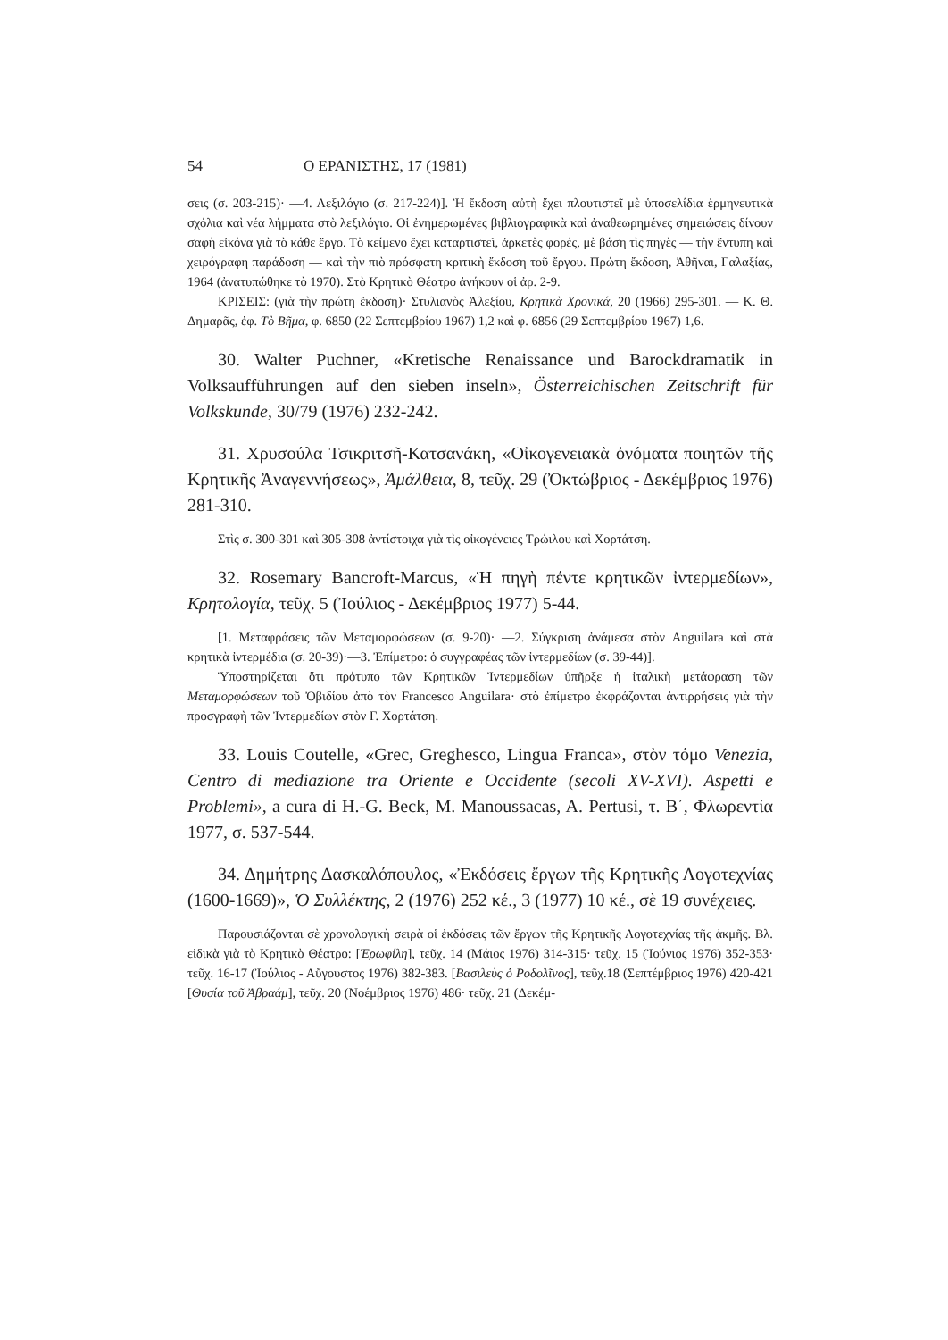54 Ο ΕΡΑΝΙΣΤΗΣ, 17 (1981)
σεις (σ. 203-215)· —4. Λεξιλόγιο (σ. 217-224)]. Ἡ ἔκδοση αὐτὴ ἔχει πλουτιστεῖ μὲ ὑποσελίδια ἑρμηνευτικὰ σχόλια καὶ νέα λήμματα στὸ λεξιλόγιο. Οἱ ἐνημερωμένες βιβλιογραφικὰ καὶ ἀναθεωρημένες σημειώσεις δίνουν σαφὴ εἰκόνα γιὰ τὸ κάθε ἔργο. Τὸ κείμενο ἔχει καταρτιστεῖ, ἀρκετὲς φορές, μὲ βάση τὶς πηγὲς — τὴν ἔντυπη καὶ χειρόγραφη παράδοση — καὶ τὴν πιὸ πρόσφατη κριτικὴ ἔκδοση τοῦ ἔργου. Πρώτη ἔκδοση, Ἀθῆναι, Γαλαξίας, 1964 (ἀνατυπώθηκε τὸ 1970). Στὸ Κρητικὸ Θέατρο ἀνήκουν οἱ ἀρ. 2-9.
ΚΡΙΣΕΙΣ: (γιὰ τὴν πρώτη ἔκδοση)· Στυλιανὸς Ἀλεξίου, Κρητικὰ Χρονικά, 20 (1966) 295-301. — Κ. Θ. Δημαρᾶς, ἐφ. Τὸ Βῆμα, φ. 6850 (22 Σεπτεμβρίου 1967) 1,2 καὶ φ. 6856 (29 Σεπτεμβρίου 1967) 1,6.
30. Walter Puchner, «Kretische Renaissance und Barockdramatik in Volksaufführungen auf den sieben inseln», Österreichischen Zeitschrift für Volkskunde, 30/79 (1976) 232-242.
31. Χρυσούλα Τσικριτσῆ-Κατσανάκη, «Οἰκογενειακὰ ὀνόματα ποιητῶν τῆς Κρητικῆς Ἀναγεννήσεως», Ἀμάλθεια, 8, τεῦχ. 29 (Ὀκτώβριος - Δεκέμβριος 1976) 281-310.
Στὶς σ. 300-301 καὶ 305-308 ἀντίστοιχα γιὰ τὶς οἰκογένειες Τρώιλου καὶ Χορτάτση.
32. Rosemary Bancroft-Marcus, «Ἡ πηγὴ πέντε κρητικῶν ἰντερμεδίων», Κρητολογία, τεῦχ. 5 (Ἰούλιος - Δεκέμβριος 1977) 5-44.
[1. Μεταφράσεις τῶν Μεταμορφώσεων (σ. 9-20)· —2. Σύγκριση ἀνάμεσα στὸν Anguilara καὶ στὰ κρητικὰ ἰντερμέδια (σ. 20-39)·—3. Ἐπίμετρο: ὁ συγγραφέας τῶν ἰντερμεδίων (σ. 39-44)].
Ὑποστηρίζεται ὅτι πρότυπο τῶν Κρητικῶν Ἰντερμεδίων ὑπῆρξε ἡ ἰταλικὴ μετάφραση τῶν Μεταμορφώσεων τοῦ Ὀβιδίου ἀπὸ τὸν Francesco Anguilara· στὸ ἐπίμετρο ἐκφράζονται ἀντιρρήσεις γιὰ τὴν προσγραφὴ τῶν Ἰντερμεδίων στὸν Γ. Χορτάτση.
33. Louis Coutelle, «Grec, Greghesco, Lingua Franca», στὸν τόμο Venezia, Centro di mediazione tra Oriente e Occidente (secoli XV-XVI). Aspetti e Problemi», a cura di H.-G. Beck, M. Manoussacas, A. Pertusi, τ. Β΄, Φλωρεντία 1977, σ. 537-544.
34. Δημήτρης Δασκαλόπουλος, «Ἐκδόσεις ἔργων τῆς Κρητικῆς Λογοτεχνίας (1600-1669)», Ὁ Συλλέκτης, 2 (1976) 252 κέ., 3 (1977) 10 κέ., σὲ 19 συνέχειες.
Παρουσιάζονται σὲ χρονολογικὴ σειρὰ οἱ ἐκδόσεις τῶν ἔργων τῆς Κρητικῆς Λογοτεχνίας τῆς ἀκμῆς. Βλ. εἰδικὰ γιὰ τὸ Κρητικὸ Θέατρο: [Ἐρωφίλη], τεῦχ. 14 (Μάιος 1976) 314-315· τεῦχ. 15 (Ἰούνιος 1976) 352-353· τεῦχ. 16-17 (Ἰούλιος - Αὔγουστος 1976) 382-383. [Βασιλεὺς ὁ Ροδολῖνος], τεῦχ.18 (Σεπτέμβριος 1976) 420-421 [Θυσία τοῦ Ἀβραάμ], τεῦχ. 20 (Νοέμβριος 1976) 486· τεῦχ. 21 (Δεκέμ-